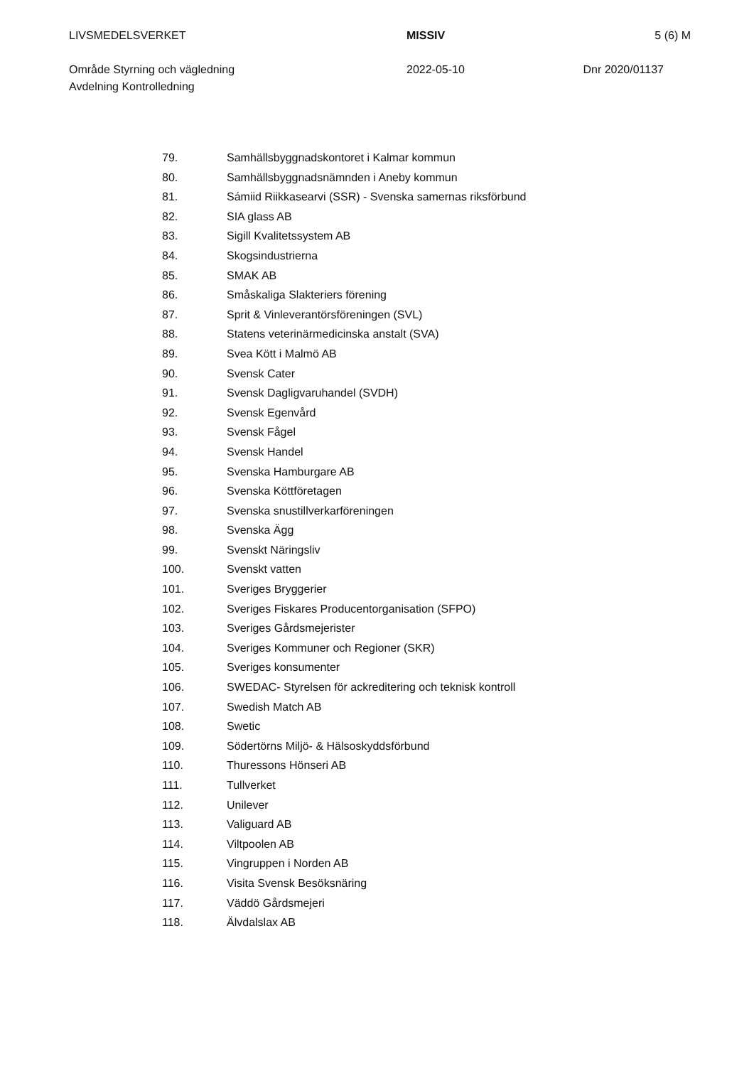LIVSMEDELSVERKET
Område Styrning och vägledning
Avdelning Kontrolledning
MISSIV
2022-05-10
5 (6) M
Dnr 2020/01137
79. Samhällsbyggnadskontoret i Kalmar kommun
80. Samhällsbyggnadsnämnden i Aneby kommun
81. Sámiid Riikkasearvi (SSR) - Svenska samernas riksförbund
82. SIA glass AB
83. Sigill Kvalitetssystem AB
84. Skogsindustrierna
85. SMAK AB
86. Småskaliga Slakteriers förening
87. Sprit & Vinleverantörsföreningen (SVL)
88. Statens veterinärmedicinska anstalt (SVA)
89. Svea Kött i Malmö AB
90. Svensk Cater
91. Svensk Dagligvaruhandel (SVDH)
92. Svensk Egenvård
93. Svensk Fågel
94. Svensk Handel
95. Svenska Hamburgare AB
96. Svenska Köttföretagen
97. Svenska snustillverkarföreningen
98. Svenska Ägg
99. Svenskt Näringsliv
100. Svenskt vatten
101. Sveriges Bryggerier
102. Sveriges Fiskares Producentorganisation (SFPO)
103. Sveriges Gårdsmejerister
104. Sveriges Kommuner och Regioner (SKR)
105. Sveriges konsumenter
106. SWEDAC- Styrelsen för ackreditering och teknisk kontroll
107. Swedish Match AB
108. Swetic
109. Södertörns Miljö- & Hälsoskyddsförbund
110. Thuressons Hönseri AB
111. Tullverket
112. Unilever
113. Valiguard AB
114. Viltpoolen AB
115. Vingruppen i Norden AB
116. Visita Svensk Besöksnäring
117. Väddö Gårdsmejeri
118. Älvdalslax AB